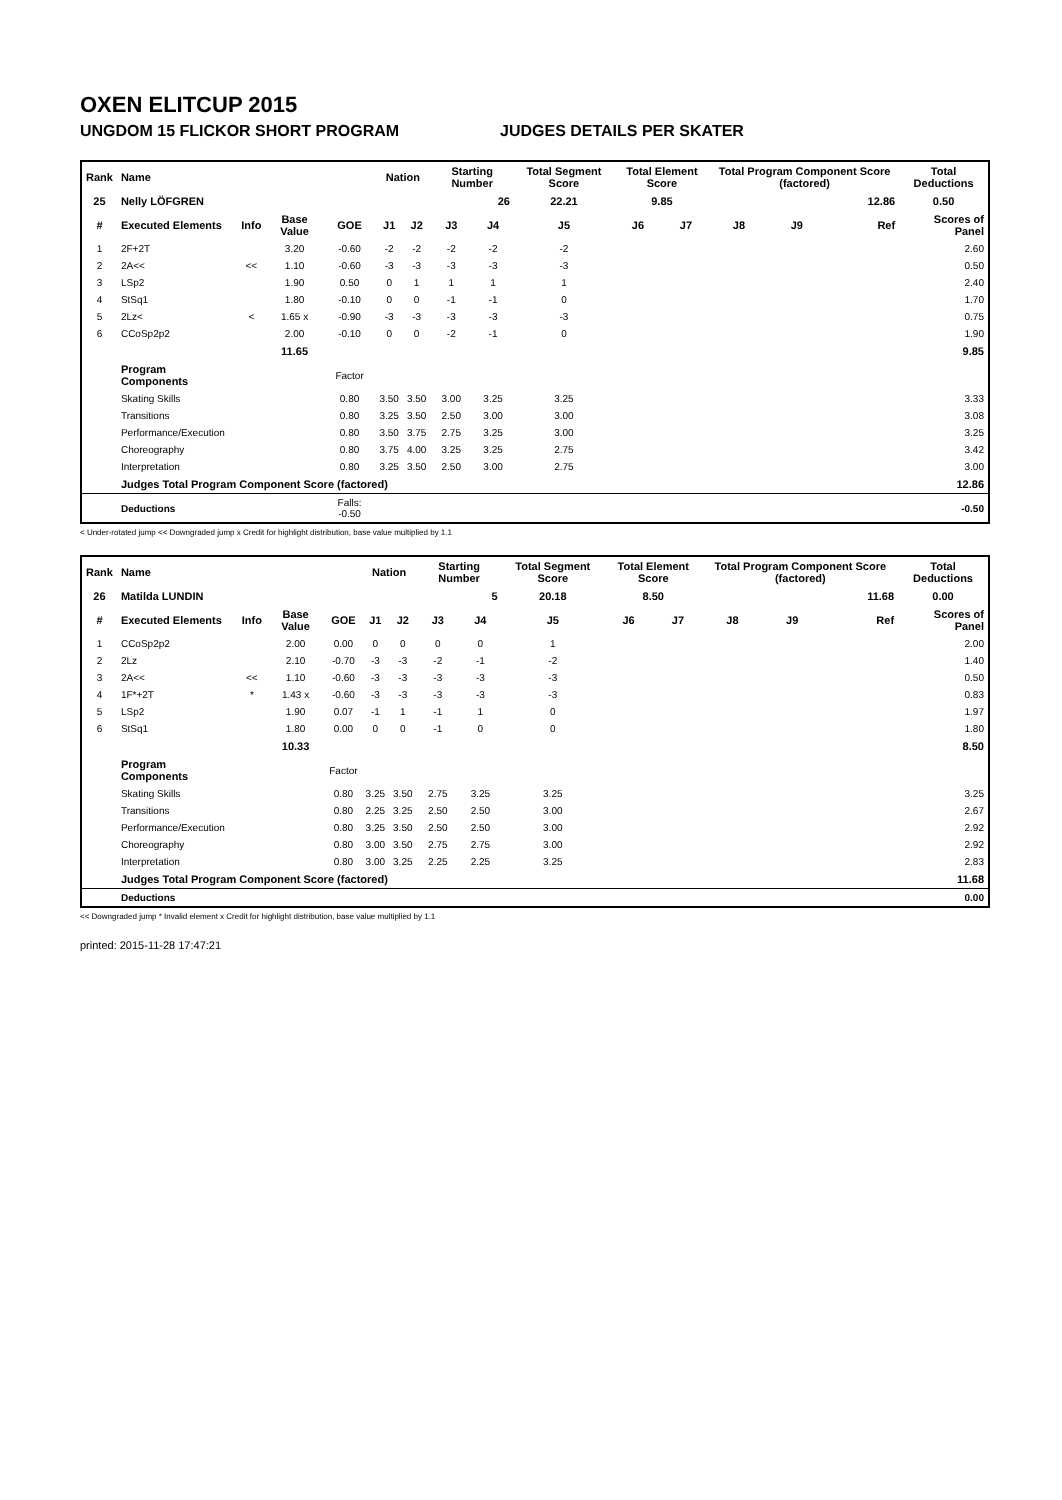OXEN ELITCUP 2015
UNGDOM 15 FLICKOR SHORT PROGRAM JUDGES DETAILS PER SKATER
| Rank | Name | | | | Nation | | Starting Number | | Total Segment Score | Total Element Score | | Total Program Component Score (factored) | | | Total Deductions |
| --- | --- | --- | --- | --- | --- | --- | --- | --- | --- | --- | --- | --- | --- | --- | --- |
| 25 | Nelly LÖFGREN | | | | | | 26 | | 22.21 | 9.85 | | 12.86 | | | 0.50 |
| # | Executed Elements | Info | Base Value | GOE | J1 | J2 | J3 | J4 | J5 | J6 | J7 | J8 | J9 | Ref | Scores of Panel |
| 1 | 2F+2T | | 3.20 | -0.60 | -2 | -2 | -2 | -2 | -2 | | | | | | 2.60 |
| 2 | 2A<< | << | 1.10 | -0.60 | -3 | -3 | -3 | -3 | -3 | | | | | | 0.50 |
| 3 | LSp2 | | 1.90 | 0.50 | 0 | 1 | 1 | 1 | 1 | | | | | | 2.40 |
| 4 | StSq1 | | 1.80 | -0.10 | 0 | 0 | -1 | -1 | 0 | | | | | | 1.70 |
| 5 | 2Lz< | < | 1.65 x | -0.90 | -3 | -3 | -3 | -3 | -3 | | | | | | 0.75 |
| 6 | CCoSp2p2 | | 2.00 | -0.10 | 0 | 0 | -2 | -1 | 0 | | | | | | 1.90 |
| | | | 11.65 | | | | | | | | | | | | 9.85 |
| | Program Components | | | Factor | | | | | | | | | | | |
| | Skating Skills | | | 0.80 | 3.50 | 3.50 | 3.00 | 3.25 | 3.25 | | | | | | 3.33 |
| | Transitions | | | 0.80 | 3.25 | 3.50 | 2.50 | 3.00 | 3.00 | | | | | | 3.08 |
| | Performance/Execution | | | 0.80 | 3.50 | 3.75 | 2.75 | 3.25 | 3.00 | | | | | | 3.25 |
| | Choreography | | | 0.80 | 3.75 | 4.00 | 3.25 | 3.25 | 2.75 | | | | | | 3.42 |
| | Interpretation | | | 0.80 | 3.25 | 3.50 | 2.50 | 3.00 | 2.75 | | | | | | 3.00 |
| | Judges Total Program Component Score (factored) | | | | | | | | | | | | | | 12.86 |
| | Deductions | | | Falls: -0.50 | | | | | | | | | | | -0.50 |
< Under-rotated jump << Downgraded jump x Credit for highlight distribution, base value multiplied by 1.1
| Rank | Name | | | | Nation | | Starting Number | | Total Segment Score | Total Element Score | | Total Program Component Score (factored) | | | Total Deductions |
| --- | --- | --- | --- | --- | --- | --- | --- | --- | --- | --- | --- | --- | --- | --- | --- |
| 26 | Matilda LUNDIN | | | | | | 5 | | 20.18 | 8.50 | | 11.68 | | | 0.00 |
| # | Executed Elements | Info | Base Value | GOE | J1 | J2 | J3 | J4 | J5 | J6 | J7 | J8 | J9 | Ref | Scores of Panel |
| 1 | CCoSp2p2 | | 2.00 | 0.00 | 0 | 0 | 0 | 0 | 1 | | | | | | 2.00 |
| 2 | 2Lz | | 2.10 | -0.70 | -3 | -3 | -2 | -1 | -2 | | | | | | 1.40 |
| 3 | 2A<< | << | 1.10 | -0.60 | -3 | -3 | -3 | -3 | -3 | | | | | | 0.50 |
| 4 | 1F*+2T | * | 1.43 x | -0.60 | -3 | -3 | -3 | -3 | -3 | | | | | | 0.83 |
| 5 | LSp2 | | 1.90 | 0.07 | -1 | 1 | -1 | 1 | 0 | | | | | | 1.97 |
| 6 | StSq1 | | 1.80 | 0.00 | 0 | 0 | -1 | 0 | 0 | | | | | | 1.80 |
| | | | 10.33 | | | | | | | | | | | | 8.50 |
| | Program Components | | | Factor | | | | | | | | | | | |
| | Skating Skills | | | 0.80 | 3.25 | 3.50 | 2.75 | 3.25 | 3.25 | | | | | | 3.25 |
| | Transitions | | | 0.80 | 2.25 | 3.25 | 2.50 | 2.50 | 3.00 | | | | | | 2.67 |
| | Performance/Execution | | | 0.80 | 3.25 | 3.50 | 2.50 | 2.50 | 3.00 | | | | | | 2.92 |
| | Choreography | | | 0.80 | 3.00 | 3.50 | 2.75 | 2.75 | 3.00 | | | | | | 2.92 |
| | Interpretation | | | 0.80 | 3.00 | 3.25 | 2.25 | 2.25 | 3.25 | | | | | | 2.83 |
| | Judges Total Program Component Score (factored) | | | | | | | | | | | | | | 11.68 |
| | Deductions | | | | | | | | | | | | | | 0.00 |
<< Downgraded jump * Invalid element x Credit for highlight distribution, base value multiplied by 1.1
printed: 2015-11-28 17:47:21